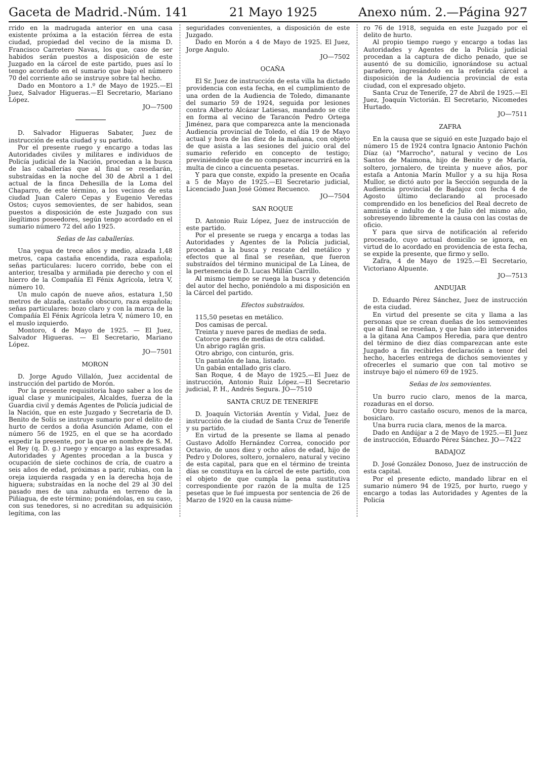Gaceta de Madrid.-Núm. 141 21 Mayo 1925 Anexo núm. 2.—Página 927
rrido en la madrugada anterior en una casa existente próxima a la estación férrea de esta ciudad, propiedad del vecino de la misma D. Francisco Carretero Navas, los que, caso de ser habidos serán puestos a disposición de este Juzgado en la cárcel de este partido, pues así lo tengo acordado en el sumario que bajo el número 70 del corriente año se instruye sobre tal hecho.
Dado en Montoro a 1.º de Mayo de 1925.—El Juez, Salvador Higueras.—El Secretario, Mariano López.
JO—7500
D. Salvador Higueras Sabater, Juez de instrucción de esta ciudad y su partido.
Por el presente ruego y encargo a todas las Autoridades civiles y militares e individuos de Policía judicial de la Nación, procedan a la busca de las caballerías que al final se reseñarán, substraídas en la noche del 30 de Abril a 1 del actual de la finca Dehesilla de la Loma del Chaparro, de este término, a los vecinos de esta ciudad Juan Calero Cepas y Eugenio Veredas Ostos; cuyos semovientes, de ser habidos, sean puestos a disposición de este Juzgado con sus ilegítimos poseedores, según tengo acordado en el sumario número 72 del año 1925.
Señas de las caballerías.
Una yegua de trece años y medio, alzada 1,48 metros, capa castaña encendida, raza española; señas particulares: lucero corrido, bebe con el anterior, tresalba y armiñada pie derecho y con el hierro de la Compañía El Fénix Agrícola, letra V, número 10.
Un mulo capón de nueve años, estatura 1,50 metros de alzada, castaño obscuro, raza española; señas particulares: bozo claro y con la marca de la Compañía El Fénix Agrícola letra V, número 10, en el muslo izquierdo.
Montoro, 4 de Mayo de 1925. — El Juez, Salvador Higueras. — El Secretario, Mariano López.
JO—7501
MORON
D. Jorge Agudo Villalón, Juez accidental de instrucción del partido de Morón.
Por la presente requisitoria hago saber a los de igual clase y municipales, Alcaldes, fuerza de la Guardia civil y demás Agentes de Policía judicial de la Nación, que en este Juzgado y Secretaría de D. Benito de Solís se instruye sumario por el delito de hurto de cerdos a doña Asunción Adame, con el número 56 de 1925, en el que se ha acordado expedir la presente, por la que en nombre de S. M. el Rey (q. D. g.) ruego y encargo a las expresadas Autoridades y Agentes procedan a la busca y ocupación de siete cochinos de cría, de cuatro a seis años de edad, próximas a parir, rubias, con la oreja izquierda rasgada y en la derecha hoja de higuera; substraídas en la noche del 29 al 30 del pasado mes de una zahurda en terreno de la Piñiagua, de este término; poniéndolas, en su caso, con sus tenedores, si no acreditan su adquisición legítima, con las
seguridades convenientes, a disposición de este Juzgado.
Dado en Morón a 4 de Mayo de 1925. El Juez, Jorge Angulo.
JO—7502
OCAÑA
El Sr. Juez de instrucción de esta villa ha dictado providencia con esta fecha, en el cumplimiento de una orden de la Audiencia de Toledo, dimanante del sumario 59 de 1924, seguida por lesiones contra Alberto Alcázar Latiesas, mandando se cite en forma al vecino de Tarancón Pedro Ortega Jiménez, para que comparezca ante la mencionada Audiencia provincial de Toledo, el día 19 de Mayo actual y hora de las diez de la mañana, con objeto de que asista a las sesiones del juicio oral del sumario referido en concepto de testigo; previniéndole que de no comparecer incurrirá en la multa de cinco a cincuenta pesetas.
Y para que conste, expido la presente en Ocaña a 5 de Mayo de 1925.—El Secretario judicial, Licenciado Juan José Gómez Recuenco.
JO—7504
SAN ROQUE
D. Antonio Ruiz López, Juez de instrucción de este partido.
Por el presente se ruega y encarga a todas las Autoridades y Agentes de la Policía judicial, procedan a la busca y rescate del metálico y efectos que al final se reseñan, que fueron substraídos del término municipal de La Línea, de la pertenencia de D. Lucas Millán Carrillo.
Al mismo tiempo se ruega la busca y detención del autor del hecho, poniéndolo a mi disposición en la Cárcel del partido.
Efectos substraídos.
115,50 pesetas en metálico.
Dos camisas de percal.
Treinta y nueve pares de medias de seda.
Catorce pares de medias de otra calidad.
Un abrigo raglán gris.
Otro abrigo, con cinturón, gris.
Un pantalón de lana, listado.
Un gabán entallado gris claro.
San Roque, 4 de Mayo de 1925.—El Juez de instrucción, Antonio Ruiz López.—El Secretario judicial, P. H., Andrés Segura. JO—7510
SANTA CRUZ DE TENERIFE
D. Joaquín Victorián Aventín y Vidal, Juez de instrucción de la ciudad de Santa Cruz de Tenerife y su partido.
En virtud de la presente se llama al penado Gustavo Adolfo Hernández Correa, conocido por Octavio, de unos diez y ocho años de edad, hijo de Pedro y Dolores, soltero, jornalero, natural y vecino de esta capital, para que en el término de treinta días se constituya en la cárcel de este partido, con el objeto de que cumpla la pena sustitutiva correspondiente por razón de la multa de 125 pesetas que le fué impuesta por sentencia de 26 de Marzo de 1920 en la causa núme-
ro 76 de 1918, seguida en este Juzgado por el delito de hurto.
Al propio tiempo ruego y encargo a todas las Autoridades y Agentes de la Policía judicial procedan a la captura de dicho penado, que se ausentó de su domicilio, ignorándose su actual paradero, ingresándolo en la referida cárcel a disposición de la Audiencia provincial de esta ciudad, con el expresado objeto.
Santa Cruz de Tenerife, 27 de Abril de 1925.—El Juez, Joaquín Victorián. El Secretario, Nicomedes Hurtado.
JO—7511
ZAFRA
En la causa que se siguió en este Juzgado bajo el número 15 de 1924 contra Ignacio Antonio Pachón Díaz (a) "Marrocho", natural y vecino de Los Santos de Maimona, hijo de Benito y de María, soltero, jornalero, de treinta y nueve años, por estafa a Antonia Marín Mullor y a su hija Rosa Mullor, se dictó auto por la Sección segunda de la Audiencia provincial de Badajoz con fecha 4 de Agosto último declarando al procesado comprendido en los beneficios del Real decreto de amnistía e indulto de 4 de Julio del mismo año, sobreseyendo libremente la causa con las costas de oficio.
Y para que sirva de notificación al referido procesado, cuyo actual domicilio se ignora, en virtud de lo acordado en providencia de esta fecha, se expide la presente, que firmo y sello.
Zafra, 4 de Mayo de 1925.—El Secretario, Victoriano Alpuente.
JO—7513
ANDUJAR
D. Eduardo Pérez Sánchez, Juez de instrucción de esta ciudad.
En virtud del presente se cita y llama a las personas que se crean dueñas de los semovientes que al final se reseñan, y que han sido intervenidos a la gitana Ana Campos Heredia, para que dentro del término de diez días comparezcan ante este Juzgado a fin recibirles declaración a tenor del hecho, hacerles entrega de dichos semovientes y ofrecerles el sumario que con tal motivo se instruye bajo el número 69 de 1925.
Señas de los semovientes.
Un burro rucio claro, menos de la marca, rozaduras en el dorso.
Otro burro castaño oscuro, menos de la marca, bosiclaro.
Una burra rucia clara, menos de la marca.
Dado en Andújar a 2 de Mayo de 1925.—El Juez de instrucción, Eduardo Pérez Sánchez. JO—7422
BADAJOZ
D. José González Donoso, Juez de instrucción de esta capital.
Por el presente edicto, mandado librar en el sumario número 94 de 1925, por hurto, ruego y encargo a todas las Autoridades y Agentes de la Policía